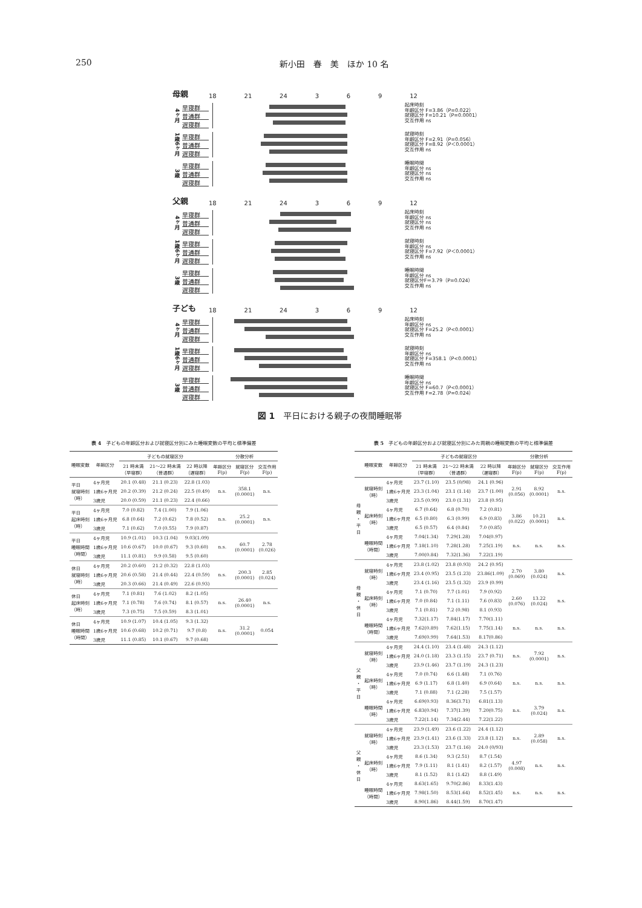250 新小田　春　美　ほか 10 名
母親
18 21 24 3 6 9 12
4ヶ月
早寝群
普通群
遅寝群
起床時刻
年齢区分 F=3.86（P=0.022）
就寝区分 F=10.21（P=0.0001）
交互作用 ns
1歳6ヶ月
早寝群
普通群
遅寝群
就寝時刻
年齢区分 F=2.91（P=0.056）
就寝区分 F=8.92（P＜0.0001）
交互作用 ns
3歳
早寝群
普通群
遅寝群
睡眠時間
年齢区分 ns
就寝区分 ns
交互作用 ns
父親
18 21 24 3 6 9 12
4ヶ月
早寝群
普通群
遅寝群
起床時刻
年齢区分 ns
就寝区分 ns
交互作用 ns
1歳6ヶ月
早寝群
普通群
遅寝群
就寝時刻
年齢区分 ns
就寝区分 F=7.92（P＜0.0001）
交互作用 ns
3歳
早寝群
普通群
遅寝群
睡眠時間
年齢区分 ns
就寝区分F＝3.79（P=0.024）
交互作用 ns
子ども
18 21 24 3 6 9 12
4ヶ月
早寝群
普通群
遅寝群
起床時刻
年齢区分 ns
就寝区分 F=25.2（P<0.0001）
交互作用 ns
1歳6ヶ月
早寝群
普通群
遅寝群
就寝時刻
年齢区分 ns
就寝区分 F=358.1（P<0.0001）
交互作用 ns
3歳
早寝群
普通群
遅寝群
睡眠時間
年齢区分 ns
就寝区分 F=60.7（P<0.0001）
交互作用 F=2.78（P=0.024）
図 1　平日における親子の夜間睡眠帯
表 4　子どもの年齢区分および就寝区分別にみた睡眠変数の平均と標準偏差
| 睡眠変数 | 年齢区分 | 子どもの就寝区分 | | | 分散分析 | | |
| --- | --- | --- | --- | --- | --- | --- | --- |
| | | 21 時未満 （早寝群） | 21～22 時未満 （普通群） | 22 時以降 （遅寝群） | 年齢区分 F(p) | 就寝区分 F(p) | 交互作用 F(p) |
| 平日 就寝時刻 （時） | 4ヶ月児 | 20.1 (0.48) | 21.1 (0.23) | 22.8 (1.03) | n.s. | 358.1 (0.0001) | n.s. |
| | 1歳6ヶ月児 | 20.2 (0.39) | 21.2 (0.24) | 22.5 (0.49) | | | |
| | 3歳児 | 20.0 (0.59) | 21.1 (0.23) | 22.4 (0.66) | | | |
| 平日 起床時刻 （時） | 4ヶ月児 | 7.0 (0.82) | 7.4 (1.00) | 7.9 (1.06) | n.s. | 25.2 (0.0001) | n.s. |
| | 1歳6ヶ月児 | 6.8 (0.64) | 7.2 (0.62) | 7.8 (0.52) | | | |
| | 3歳児 | 7.1 (0.62) | 7.0 (0.55) | 7.9 (0.87) | | | |
| 平日 睡眠時間 （時間） | 4ヶ月児 | 10.9 (1.01) | 10.3 (1.04) | 9.03(1.09) | n.s. | 60.7 (0.0001) | 2.78 (0.026) |
| | 1歳6ヶ月児 | 10.6 (0.67) | 10.0 (0.67) | 9.3 (0.60) | | | |
| | 3歳児 | 11.1 (0.81) | 9.9 (0.58) | 9.5 (0.60) | | | |
| 休日 就寝時刻 （時） | 4ヶ月児 | 20.2 (0.60) | 21.2 (0.32) | 22.8 (1.03) | n.s. | 200.3 (0.0001) | 2.85 (0.024) |
| | 1歳6ヶ月児 | 20.6 (0.58) | 21.4 (0.44) | 22.4 (0.59) | | | |
| | 3歳児 | 20.3 (0.66) | 21.4 (0.49) | 22.6 (0.93) | | | |
| 休日 起床時刻 （時） | 4ヶ月児 | 7.1 (0.81) | 7.6 (1.02) | 8.2 (1.05) | n.s. | 26.40 (0.0001) | n.s. |
| | 1歳6ヶ月児 | 7.1 (0.78) | 7.6 (0.74) | 8.1 (0.57) | | | |
| | 3歳児 | 7.3 (0.75) | 7.5 (0.59) | 8.3 (1.01) | | | |
| 休日 睡眠時間 （時間） | 4ヶ月児 | 10.9 (1.07) | 10.4 (1.05) | 9.3 (1.32) | n.s. | 31.2 (0.0001) | 0.054 |
| | 1歳6ヶ月児 | 10.6 (0.68) | 10.2 (0.71) | 9.7 (0.8) | | | |
| | 3歳児 | 11.1 (0.85) | 10.1 (0.67) | 9.7 (0.68) | | | |
表 5　子どもの年齢区分および就寝区分別にみた両親の睡眠変数の平均と標準偏差
| | 睡眠変数 | 年齢区分 | 子どもの就寝区分 | | | 分散分析 | | |
| --- | --- | --- | --- | --- | --- | --- | --- | --- |
| | | | 21 時未満 （早寝群） | 21～22 時未満 （普通群） | 22 時以降 （遅寝群） | 年齢区分 F(p) | 就寝区分 F(p) | 交互作用 F(p) |
| 母 親 ・ 平 日 | 就寝時刻 （時） | 4ヶ月児 | 23.7 (1.10) | 23.5 (0/98) | 24.1 (0.96) | 2.91 (0.056) | 8.92 (0.0001) | n.s. |
| | | 1歳6ヶ月児 | 23.3 (1.04) | 23.1 (1.14) | 23.7 (1.00) | | | |
| | | 3歳児 | 23.5 (0.99) | 23.0 (1.31) | 23.8 (0.95) | | | |
| | 起床時刻 （時） | 4ヶ月児 | 6.7 (0.64) | 6.8 (0.70) | 7.2 (0.81) | 3.86 (0.022) | 10.21 (0.0001) | n.s. |
| | | 1歳6ヶ月児 | 6.5 (0.80) | 6.3 (0.99) | 6.9 (0.83) | | | |
| | | 3歳児 | 6.5 (0.57) | 6.4 (0.84) | 7.0 (0.85) | | | |
| | 睡眠時間 （時間） | 4ヶ月児 | 7.04(1.34) | 7.29(1.28) | 7.04(0.97) | n.s. | n.s. | n.s. |
| | | 1歳6ヶ月児 | 7.18(1.10) | 7.28(1.28) | 7.25(1.19) | | | |
| | | 3歳児 | 7.00(0.84) | 7.32(1.36) | 7.22(1.19) | | | |
| 母 親 ・ 休 日 | 就寝時刻 （時） | 4ヶ月児 | 23.8 (1.02) | 23.8 (0.93) | 24.2 (0.95) | 2.70 (0.069) | 3.80 (0.024) | n.s. |
| | | 1歳6ヶ月児 | 23.4 (0.95) | 23.5 (1.23) | 23.86(1.09) | | | |
| | | 3歳児 | 23.4 (1.16) | 23.5 (1.32) | 23.9 (0.99) | | | |
| | 起床時刻 （時） | 4ヶ月児 | 7.1 (0.70) | 7.7 (1.01) | 7.9 (0.92) | 2.60 (0.076) | 13.22 (0.024) | n.s. |
| | | 1歳6ヶ月児 | 7.0 (0.84) | 7.1 (1.11) | 7.6 (0.83) | | | |
| | | 3歳児 | 7.1 (0.81) | 7.2 (0.98) | 8.1 (0.93) | | | |
| | 睡眠時間 （時間） | 4ヶ月児 | 7.32(1.17) | 7.84(1.17) | 7.70(1.11) | n.s. | n.s. | n.s. |
| | | 1歳6ヶ月児 | 7.62(0.89) | 7.62(1.15) | 7.75(1.14) | | | |
| | | 3歳児 | 7.69(0.99) | 7.64(1.53) | 8.17(0.86) | | | |
| 父 親 ・ 平 日 | 就寝時刻 （時） | 4ヶ月児 | 24.4 (1.10) | 23.4 (1.48) | 24.3 (1.12) | n.s. | 7.92 (0.0001) | n.s. |
| | | 1歳6ヶ月児 | 24.0 (1.18) | 23.3 (1.15) | 23.7 (0.71) | | | |
| | | 3歳児 | 23.9 (1.46) | 23.7 (1.19) | 24.3 (1.23) | | | |
| | 起床時刻 （時） | 4ヶ月児 | 7.0 (0.74) | 6.6 (1.48) | 7.1 (0.76) | n.s. | n.s. | n.s. |
| | | 1歳6ヶ月児 | 6.9 (1.17) | 6.8 (1.40) | 6.9 (0.64) | | | |
| | | 3歳児 | 7.1 (0.88) | 7.1 (2.28) | 7.5 (1.57) | | | |
| | 睡眠時間 （時） | 4ヶ月児 | 6.69(0.93) | 8.36(3.71) | 6.81(1.13) | n.s. | 3.79 (0.024) | n.s. |
| | | 1歳6ヶ月児 | 6.83(0.94) | 7.37(1.39) | 7.20(0.75) | | | |
| | | 3歳児 | 7.22(1.14) | 7.34(2.44) | 7.22(1.22) | | | |
| 父 親 ・ 休 日 | 就寝時刻 （時） | 4ヶ月児 | 23.9 (1.49) | 23.6 (1.22) | 24.4 (1.12) | n.s. | 2.89 (0.058) | n.s. |
| | | 1歳6ヶ月児 | 23.9 (1.41) | 23.6 (1.33) | 23.8 (1.12) | | | |
| | | 3歳児 | 23.3 (1.53) | 23.7 (1.16) | 24.0 (0/93) | | | |
| | 起床時刻 （時） | 4ヶ月児 | 8.6 (1.34) | 9.3 (2.51) | 8.7 (1.54) | 4.97 (0.008) | n.s. | n.s. |
| | | 1歳6ヶ月児 | 7.9 (1.11) | 8.1 (1.41) | 8.2 (1.57) | | | |
| | | 3歳児 | 8.1 (1.52) | 8.1 (1.42) | 8.8 (1.49) | | | |
| | 睡眠時間 （時間） | 4ヶ月児 | 8.63(1.65) | 9.70(2.86) | 8.33(1.43) | n.s. | n.s. | n.s. |
| | | 1歳6ヶ月児 | 7.98(1.50) | 8.53(1.64) | 8.52(1.45) | | | |
| | | 3歳児 | 8.90(1.86) | 8.44(1.59) | 8.70(1.47) | | | |